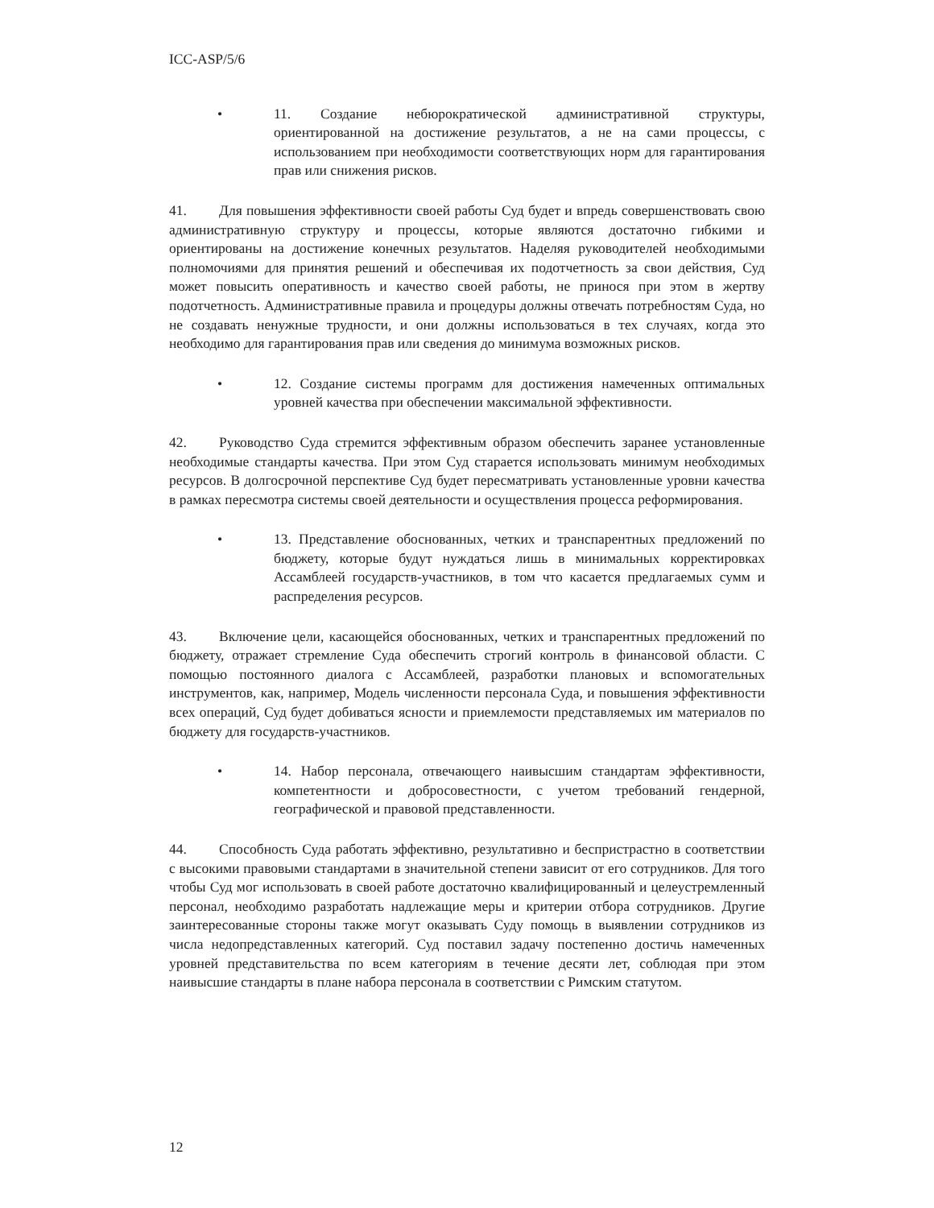ICC-ASP/5/6
• 11. Создание небюрократической административной структуры, ориентированной на достижение результатов, а не на сами процессы, с использованием при необходимости соответствующих норм для гарантирования прав или снижения рисков.
41. Для повышения эффективности своей работы Суд будет и впредь совершенствовать свою административную структуру и процессы, которые являются достаточно гибкими и ориентированы на достижение конечных результатов. Наделяя руководителей необходимыми полномочиями для принятия решений и обеспечивая их подотчетность за свои действия, Суд может повысить оперативность и качество своей работы, не принося при этом в жертву подотчетность. Административные правила и процедуры должны отвечать потребностям Суда, но не создавать ненужные трудности, и они должны использоваться в тех случаях, когда это необходимо для гарантирования прав или сведения до минимума возможных рисков.
• 12. Создание системы программ для достижения намеченных оптимальных уровней качества при обеспечении максимальной эффективности.
42. Руководство Суда стремится эффективным образом обеспечить заранее установленные необходимые стандарты качества. При этом Суд старается использовать минимум необходимых ресурсов. В долгосрочной перспективе Суд будет пересматривать установленные уровни качества в рамках пересмотра системы своей деятельности и осуществления процесса реформирования.
• 13. Представление обоснованных, четких и транспарентных предложений по бюджету, которые будут нуждаться лишь в минимальных корректировках Ассамблеей государств-участников, в том что касается предлагаемых сумм и распределения ресурсов.
43. Включение цели, касающейся обоснованных, четких и транспарентных предложений по бюджету, отражает стремление Суда обеспечить строгий контроль в финансовой области. С помощью постоянного диалога с Ассамблеей, разработки плановых и вспомогательных инструментов, как, например, Модель численности персонала Суда, и повышения эффективности всех операций, Суд будет добиваться ясности и приемлемости представляемых им материалов по бюджету для государств-участников.
• 14. Набор персонала, отвечающего наивысшим стандартам эффективности, компетентности и добросовестности, с учетом требований гендерной, географической и правовой представленности.
44. Способность Суда работать эффективно, результативно и беспристрастно в соответствии с высокими правовыми стандартами в значительной степени зависит от его сотрудников. Для того чтобы Суд мог использовать в своей работе достаточно квалифицированный и целеустремленный персонал, необходимо разработать надлежащие меры и критерии отбора сотрудников. Другие заинтересованные стороны также могут оказывать Суду помощь в выявлении сотрудников из числа недопредставленных категорий. Суд поставил задачу постепенно достичь намеченных уровней представительства по всем категориям в течение десяти лет, соблюдая при этом наивысшие стандарты в плане набора персонала в соответствии с Римским статутом.
12